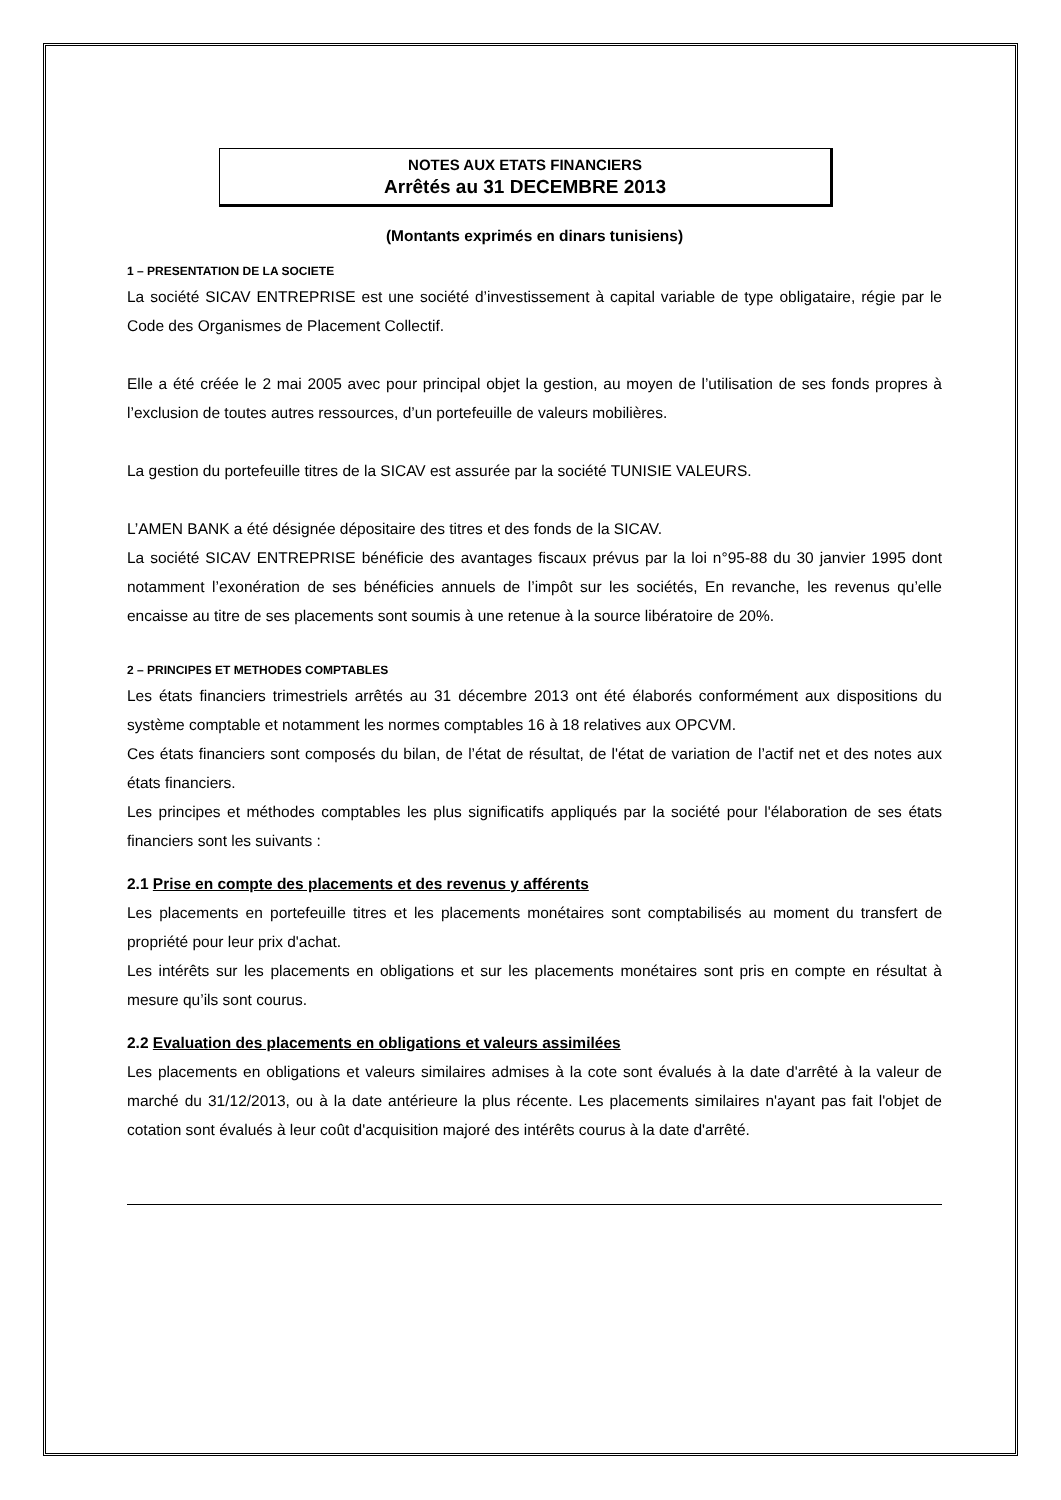NOTES AUX ETATS FINANCIERS
Arrêtés au 31 DECEMBRE 2013
(Montants exprimés en dinars tunisiens)
1 – PRESENTATION DE LA SOCIETE
La société SICAV ENTREPRISE est une société d’investissement à capital variable de type obligataire, régie par le Code des Organismes de Placement Collectif.
Elle a été créée le 2 mai 2005 avec pour principal objet la gestion, au moyen de l’utilisation de ses fonds propres à l’exclusion de toutes autres ressources, d’un portefeuille de valeurs mobilières.
La gestion du portefeuille titres de la SICAV est assurée par la société TUNISIE VALEURS.
L’AMEN BANK a été désignée dépositaire des titres et des fonds de la SICAV.
La société SICAV ENTREPRISE bénéficie des avantages fiscaux prévus par la loi n°95-88 du 30 janvier 1995 dont notamment l’exonération de ses bénéficies annuels de l’impôt sur les sociétés, En revanche, les revenus qu’elle encaisse au titre de ses placements sont soumis à une retenue à la source libératoire de 20%.
2 – PRINCIPES ET METHODES COMPTABLES
Les états financiers trimestriels arrêtés au 31 décembre 2013 ont été élaborés conformément aux dispositions du système comptable et notamment les normes comptables 16 à 18 relatives aux OPCVM.
Ces états financiers sont composés du bilan, de l’état de résultat, de l'état de variation de l’actif net et des notes aux états financiers.
Les principes et méthodes comptables les plus significatifs appliqués par la société pour l'élaboration de ses états financiers sont les suivants :
2.1 Prise en compte des placements et des revenus y afférents
Les placements en portefeuille titres et les placements monétaires sont comptabilisés au moment du transfert de propriété pour leur prix d'achat.
Les intérêts sur les placements en obligations et sur les placements monétaires sont pris en compte en résultat à mesure qu’ils sont courus.
2.2 Evaluation des placements en obligations et valeurs assimilées
Les placements en obligations et valeurs similaires admises à la cote sont évalués à la date d'arrêté à la valeur de marché du 31/12/2013, ou à la date antérieure la plus récente. Les placements similaires n'ayant pas fait l'objet de cotation sont évalués à leur coût d'acquisition majoré des intérêts courus à la date d'arrêté.